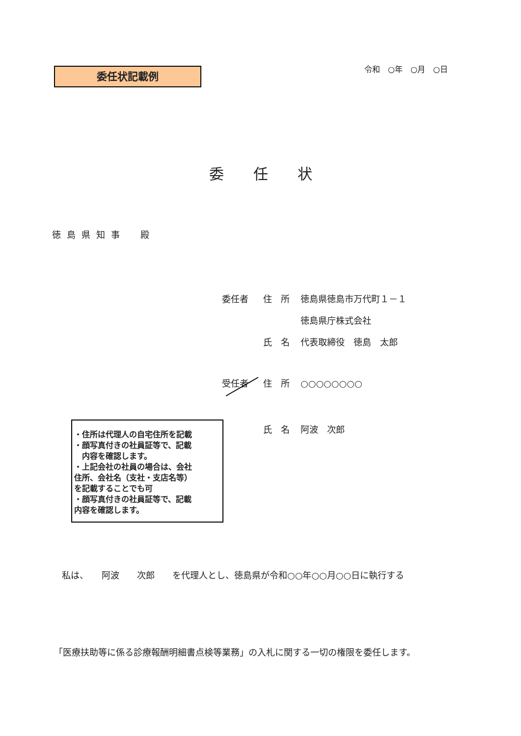委任状記載例 令和　○年　○月　○日
委任状
徳島県知事　殿
委任者 住　所 徳島県徳島市万代町１－１
徳島県庁株式会社
氏　名 代表取締役　徳島　太郎
受任者 住　所 ○○○○○○○○
氏　名 阿波　次郎
・住所は代理人の自宅住所を記載
・顔写真付きの社員証等で、記載
　内容を確認します。
・上記会社の社員の場合は、会社
住所、会社名（支社・支店名等）
を記載することでも可
・顔写真付きの社員証等で、記載
内容を確認します。
私は、　　阿波　　次郎　　を代理人とし、徳島県が令和○○年○○月○○日に執行する
「医療扶助等に係る診療報酬明細書点検等業務」の入札に関する一切の権限を委任します。